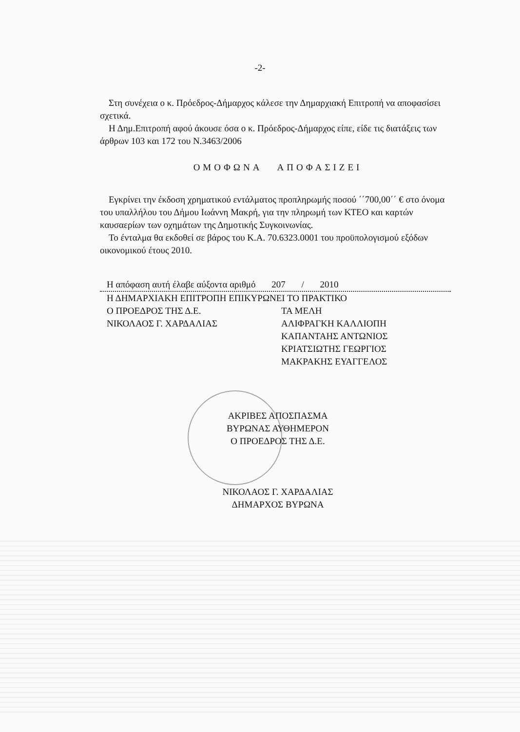-2-
Στη συνέχεια ο κ. Πρόεδρος-Δήμαρχος κάλεσε την Δημαρχιακή Επιτροπή να αποφασίσει σχετικά.
Η Δημ.Επιτροπή αφού άκουσε όσα ο κ. Πρόεδρος-Δήμαρχος είπε, είδε τις διατάξεις των άρθρων 103 και 172 του Ν.3463/2006
ΟΜΟΦΩΝΑ ΑΠΟΦΑΣΙΖΕΙ
Εγκρίνει την έκδοση χρηματικού εντάλματος προπληρωμής ποσού ΄΄700,00΄΄ € στο όνομα του υπαλλήλου του Δήμου Ιωάννη Μακρή, για την πληρωμή των ΚΤΕΟ και καρτών καυσαερίων των οχημάτων της Δημοτικής Συγκοινωνίας.
Το ένταλμα θα εκδοθεί σε βάρος του Κ.Α. 70.6323.0001 του προϋπολογισμού εξόδων οικονομικού έτους 2010.
Η απόφαση αυτή έλαβε αύξοντα αριθμό 207 / 2010
Η ΔΗΜΑΡΧΙΑΚΗ ΕΠΙΤΡΟΠΗ ΕΠΙΚΥΡΩΝΕΙ ΤΟ ΠΡΑΚΤΙΚΟ
Ο ΠΡΟΕΔΡΟΣ ΤΗΣ Δ.Ε.
ΝΙΚΟΛΑΟΣ Γ. ΧΑΡΔΑΛΙΑΣ
ΤΑ ΜΕΛΗ
ΑΛΙΦΡΑΓΚΗ ΚΑΛΛΙΟΠΗ
ΚΑΠΑΝΤΑΗΣ ΑΝΤΩΝΙΟΣ
ΚΡΙΑΤΣΙΩΤΗΣ ΓΕΩΡΓΙΟΣ
ΜΑΚΡΑΚΗΣ ΕΥΑΓΓΕΛΟΣ
ΑΚΡΙΒΕΣ ΑΠΟΣΠΑΣΜΑ
ΒΥΡΩΝΑΣ ΑΥΘΗΜΕΡΟΝ
Ο ΠΡΟΕΔΡΟΣ ΤΗΣ Δ.Ε.
ΝΙΚΟΛΑΟΣ Γ. ΧΑΡΔΑΛΙΑΣ
ΔΗΜΑΡΧΟΣ ΒΥΡΩΝΑ